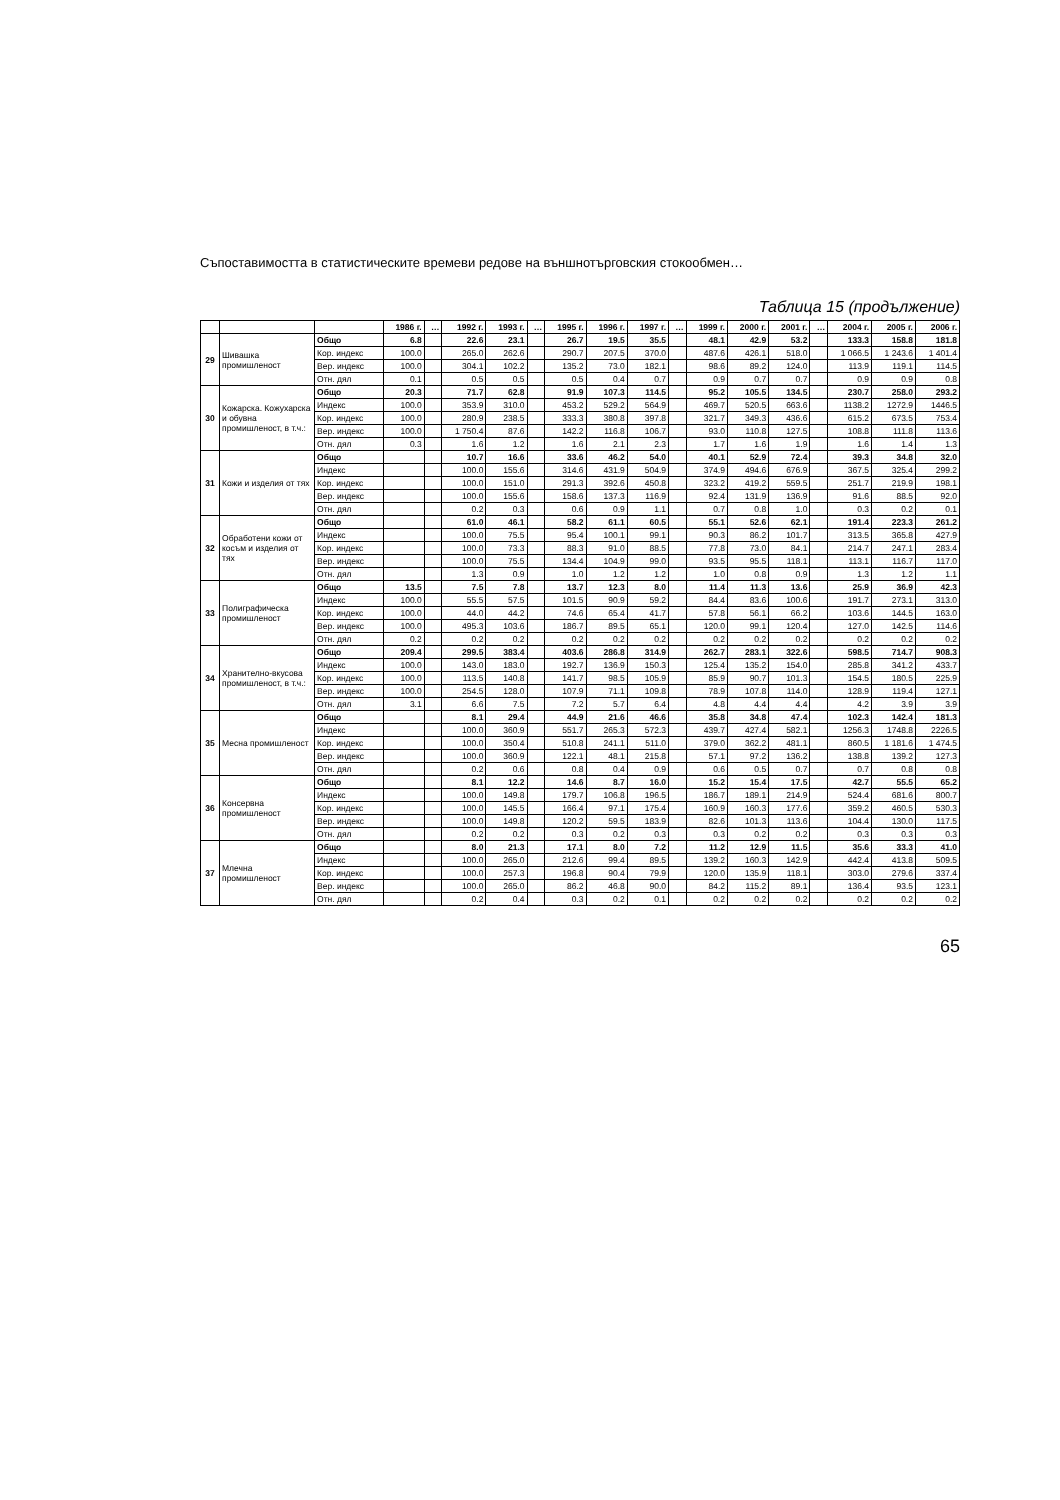Съпоставимостта в статистическите времеви редове на външнотърговския стокообмен…
Таблица 15 (продължение)
| | | | 1986 г. | … | 1992 г. | 1993 г. | … | 1995 г. | 1996 г. | 1997 г. | … | 1999 г. | 2000 г. | 2001 г. | … | 2004 г. | 2005 г. | 2006 г. |
| --- | --- | --- | --- | --- | --- | --- | --- | --- | --- | --- | --- | --- | --- | --- | --- | --- | --- | --- |
| 29 | Шивашка промишленост | Общо | 6.8 | | 22.6 | 23.1 | | 26.7 | 19.5 | 35.5 | | 48.1 | 42.9 | 53.2 | | 133.3 | 158.8 | 181.8 |
| | | Кор. индекс | 100.0 | | 265.0 | 262.6 | | 290.7 | 207.5 | 370.0 | | 487.6 | 426.1 | 518.0 | | 1 066.5 | 1 243.6 | 1 401.4 |
| | | Вер. индекс | 100.0 | | 304.1 | 102.2 | | 135.2 | 73.0 | 182.1 | | 98.6 | 89.2 | 124.0 | | 113.9 | 119.1 | 114.5 |
| | | Отн. дял | 0.1 | | 0.5 | 0.5 | | 0.5 | 0.4 | 0.7 | | 0.9 | 0.7 | 0.7 | | 0.9 | 0.9 | 0.8 |
| 30 | Кожарска. Кожухарска и обувна промишленост, в т.ч.: | Общо | 20.3 | | 71.7 | 62.8 | | 91.9 | 107.3 | 114.5 | | 95.2 | 105.5 | 134.5 | | 230.7 | 258.0 | 293.2 |
| | | Индекс | 100.0 | | 353.9 | 310.0 | | 453.2 | 529.2 | 564.9 | | 469.7 | 520.5 | 663.6 | | 1138.2 | 1272.9 | 1446.5 |
| | | Кор. индекс | 100.0 | | 280.9 | 238.5 | | 333.3 | 380.8 | 397.8 | | 321.7 | 349.3 | 436.6 | | 615.2 | 673.5 | 753.4 |
| | | Вер. индекс | 100.0 | | 1 750.4 | 87.6 | | 142.2 | 116.8 | 106.7 | | 93.0 | 110.8 | 127.5 | | 108.8 | 111.8 | 113.6 |
| | | Отн. дял | 0.3 | | 1.6 | 1.2 | | 1.6 | 2.1 | 2.3 | | 1.7 | 1.6 | 1.9 | | 1.6 | 1.4 | 1.3 |
| 31 | Кожи и изделия от тях | Общо | | | 10.7 | 16.6 | | 33.6 | 46.2 | 54.0 | | 40.1 | 52.9 | 72.4 | | 39.3 | 34.8 | 32.0 |
| | | Индекс | | | 100.0 | 155.6 | | 314.6 | 431.9 | 504.9 | | 374.9 | 494.6 | 676.9 | | 367.5 | 325.4 | 299.2 |
| | | Кор. индекс | | | 100.0 | 151.0 | | 291.3 | 392.6 | 450.8 | | 323.2 | 419.2 | 559.5 | | 251.7 | 219.9 | 198.1 |
| | | Вер. индекс | | | 100.0 | 155.6 | | 158.6 | 137.3 | 116.9 | | 92.4 | 131.9 | 136.9 | | 91.6 | 88.5 | 92.0 |
| | | Отн. дял | | | 0.2 | 0.3 | | 0.6 | 0.9 | 1.1 | | 0.7 | 0.8 | 1.0 | | 0.3 | 0.2 | 0.1 |
| 32 | Обработени кожи от косъм и изделия от тях | Общо | | | 61.0 | 46.1 | | 58.2 | 61.1 | 60.5 | | 55.1 | 52.6 | 62.1 | | 191.4 | 223.3 | 261.2 |
| | | Индекс | | | 100.0 | 75.5 | | 95.4 | 100.1 | 99.1 | | 90.3 | 86.2 | 101.7 | | 313.5 | 365.8 | 427.9 |
| | | Кор. индекс | | | 100.0 | 73.3 | | 88.3 | 91.0 | 88.5 | | 77.8 | 73.0 | 84.1 | | 214.7 | 247.1 | 283.4 |
| | | Вер. индекс | | | 100.0 | 75.5 | | 134.4 | 104.9 | 99.0 | | 93.5 | 95.5 | 118.1 | | 113.1 | 116.7 | 117.0 |
| | | Отн. дял | | | 1.3 | 0.9 | | 1.0 | 1.2 | 1.2 | | 1.0 | 0.8 | 0.9 | | 1.3 | 1.2 | 1.1 |
| 33 | Полиграфическа промишленост | Общо | 13.5 | | 7.5 | 7.8 | | 13.7 | 12.3 | 8.0 | | 11.4 | 11.3 | 13.6 | | 25.9 | 36.9 | 42.3 |
| | | Индекс | 100.0 | | 55.5 | 57.5 | | 101.5 | 90.9 | 59.2 | | 84.4 | 83.6 | 100.6 | | 191.7 | 273.1 | 313.0 |
| | | Кор. индекс | 100.0 | | 44.0 | 44.2 | | 74.6 | 65.4 | 41.7 | | 57.8 | 56.1 | 66.2 | | 103.6 | 144.5 | 163.0 |
| | | Вер. индекс | 100.0 | | 495.3 | 103.6 | | 186.7 | 89.5 | 65.1 | | 120.0 | 99.1 | 120.4 | | 127.0 | 142.5 | 114.6 |
| | | Отн. дял | 0.2 | | 0.2 | 0.2 | | 0.2 | 0.2 | 0.2 | | 0.2 | 0.2 | 0.2 | | 0.2 | 0.2 | 0.2 |
| 34 | Хранително-вкусова промишленост, в т.ч.: | Общо | 209.4 | | 299.5 | 383.4 | | 403.6 | 286.8 | 314.9 | | 262.7 | 283.1 | 322.6 | | 598.5 | 714.7 | 908.3 |
| | | Индекс | 100.0 | | 143.0 | 183.0 | | 192.7 | 136.9 | 150.3 | | 125.4 | 135.2 | 154.0 | | 285.8 | 341.2 | 433.7 |
| | | Кор. индекс | 100.0 | | 113.5 | 140.8 | | 141.7 | 98.5 | 105.9 | | 85.9 | 90.7 | 101.3 | | 154.5 | 180.5 | 225.9 |
| | | Вер. индекс | 100.0 | | 254.5 | 128.0 | | 107.9 | 71.1 | 109.8 | | 78.9 | 107.8 | 114.0 | | 128.9 | 119.4 | 127.1 |
| | | Отн. дял | 3.1 | | 6.6 | 7.5 | | 7.2 | 5.7 | 6.4 | | 4.8 | 4.4 | 4.4 | | 4.2 | 3.9 | 3.9 |
| 35 | Месна промишленост | Общо | | | 8.1 | 29.4 | | 44.9 | 21.6 | 46.6 | | 35.8 | 34.8 | 47.4 | | 102.3 | 142.4 | 181.3 |
| | | Индекс | | | 100.0 | 360.9 | | 551.7 | 265.3 | 572.3 | | 439.7 | 427.4 | 582.1 | | 1256.3 | 1748.8 | 2226.5 |
| | | Кор. индекс | | | 100.0 | 350.4 | | 510.8 | 241.1 | 511.0 | | 379.0 | 362.2 | 481.1 | | 860.5 | 1 181.6 | 1 474.5 |
| | | Вер. индекс | | | 100.0 | 360.9 | | 122.1 | 48.1 | 215.8 | | 57.1 | 97.2 | 136.2 | | 138.8 | 139.2 | 127.3 |
| | | Отн. дял | | | 0.2 | 0.6 | | 0.8 | 0.4 | 0.9 | | 0.6 | 0.5 | 0.7 | | 0.7 | 0.8 | 0.8 |
| 36 | Консервна промишленост | Общо | | | 8.1 | 12.2 | | 14.6 | 8.7 | 16.0 | | 15.2 | 15.4 | 17.5 | | 42.7 | 55.5 | 65.2 |
| | | Индекс | | | 100.0 | 149.8 | | 179.7 | 106.8 | 196.5 | | 186.7 | 189.1 | 214.9 | | 524.4 | 681.6 | 800.7 |
| | | Кор. индекс | | | 100.0 | 145.5 | | 166.4 | 97.1 | 175.4 | | 160.9 | 160.3 | 177.6 | | 359.2 | 460.5 | 530.3 |
| | | Вер. индекс | | | 100.0 | 149.8 | | 120.2 | 59.5 | 183.9 | | 82.6 | 101.3 | 113.6 | | 104.4 | 130.0 | 117.5 |
| | | Отн. дял | | | 0.2 | 0.2 | | 0.3 | 0.2 | 0.3 | | 0.3 | 0.2 | 0.2 | | 0.3 | 0.3 | 0.3 |
| 37 | Млечна промишленост | Общо | | | 8.0 | 21.3 | | 17.1 | 8.0 | 7.2 | | 11.2 | 12.9 | 11.5 | | 35.6 | 33.3 | 41.0 |
| | | Индекс | | | 100.0 | 265.0 | | 212.6 | 99.4 | 89.5 | | 139.2 | 160.3 | 142.9 | | 442.4 | 413.8 | 509.5 |
| | | Кор. индекс | | | 100.0 | 257.3 | | 196.8 | 90.4 | 79.9 | | 120.0 | 135.9 | 118.1 | | 303.0 | 279.6 | 337.4 |
| | | Вер. индекс | | | 100.0 | 265.0 | | 86.2 | 46.8 | 90.0 | | 84.2 | 115.2 | 89.1 | | 136.4 | 93.5 | 123.1 |
| | | Отн. дял | | | 0.2 | 0.4 | | 0.3 | 0.2 | 0.1 | | 0.2 | 0.2 | 0.2 | | 0.2 | 0.2 | 0.2 |
65